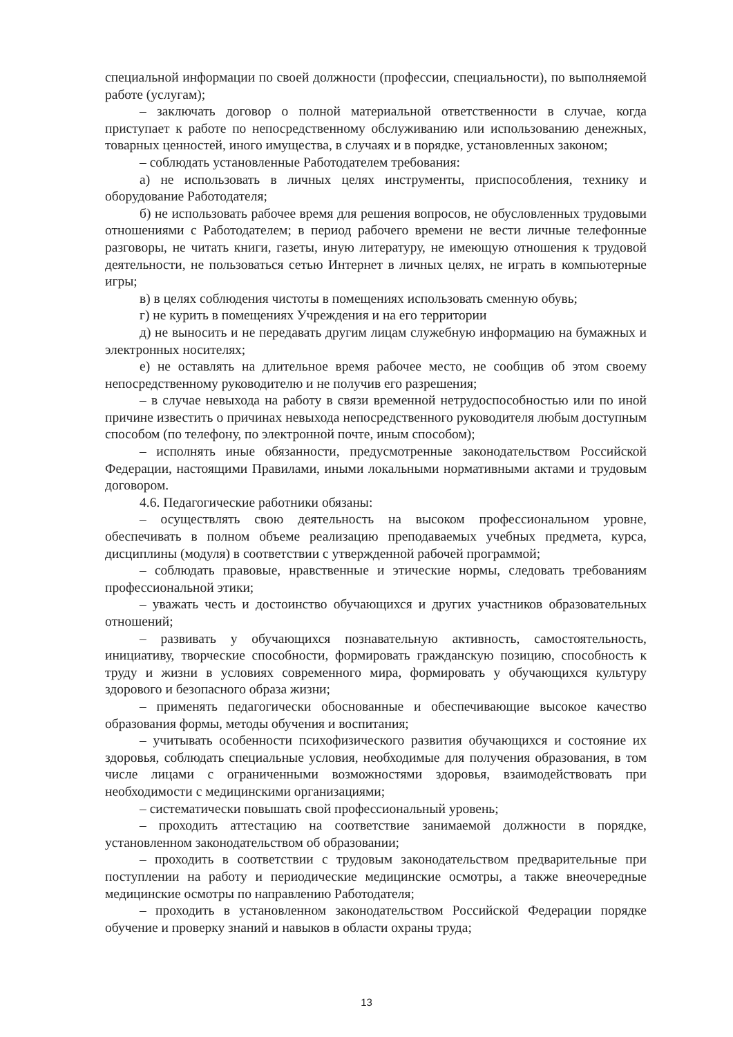специальной информации по своей должности (профессии, специальности), по выполняемой работе (услугам);
– заключать договор о полной материальной ответственности в случае, когда приступает к работе по непосредственному обслуживанию или использованию денежных, товарных ценностей, иного имущества, в случаях и в порядке, установленных законом;
– соблюдать установленные Работодателем требования:
а) не использовать в личных целях инструменты, приспособления, технику и оборудование Работодателя;
б) не использовать рабочее время для решения вопросов, не обусловленных трудовыми отношениями с Работодателем; в период рабочего времени не вести личные телефонные разговоры, не читать книги, газеты, иную литературу, не имеющую отношения к трудовой деятельности, не пользоваться сетью Интернет в личных целях, не играть в компьютерные игры;
в) в целях соблюдения чистоты в помещениях использовать сменную обувь;
г) не курить в помещениях Учреждения и на его территории
д) не выносить и не передавать другим лицам служебную информацию на бумажных и электронных носителях;
е) не оставлять на длительное время рабочее место, не сообщив об этом своему непосредственному руководителю и не получив его разрешения;
– в случае невыхода на работу в связи временной нетрудоспособностью или по иной причине известить о причинах невыхода непосредственного руководителя любым доступным способом (по телефону, по электронной почте, иным способом);
– исполнять иные обязанности, предусмотренные законодательством Российской Федерации, настоящими Правилами, иными локальными нормативными актами и трудовым договором.
4.6. Педагогические работники обязаны:
– осуществлять свою деятельность на высоком профессиональном уровне, обеспечивать в полном объеме реализацию преподаваемых учебных предмета, курса, дисциплины (модуля) в соответствии с утвержденной рабочей программой;
– соблюдать правовые, нравственные и этические нормы, следовать требованиям профессиональной этики;
– уважать честь и достоинство обучающихся и других участников образовательных отношений;
– развивать у обучающихся познавательную активность, самостоятельность, инициативу, творческие способности, формировать гражданскую позицию, способность к труду и жизни в условиях современного мира, формировать у обучающихся культуру здорового и безопасного образа жизни;
– применять педагогически обоснованные и обеспечивающие высокое качество образования формы, методы обучения и воспитания;
– учитывать особенности психофизического развития обучающихся и состояние их здоровья, соблюдать специальные условия, необходимые для получения образования, в том числе лицами с ограниченными возможностями здоровья, взаимодействовать при необходимости с медицинскими организациями;
– систематически повышать свой профессиональный уровень;
– проходить аттестацию на соответствие занимаемой должности в порядке, установленном законодательством об образовании;
– проходить в соответствии с трудовым законодательством предварительные при поступлении на работу и периодические медицинские осмотры, а также внеочередные медицинские осмотры по направлению Работодателя;
– проходить в установленном законодательством Российской Федерации порядке обучение и проверку знаний и навыков в области охраны труда;
13